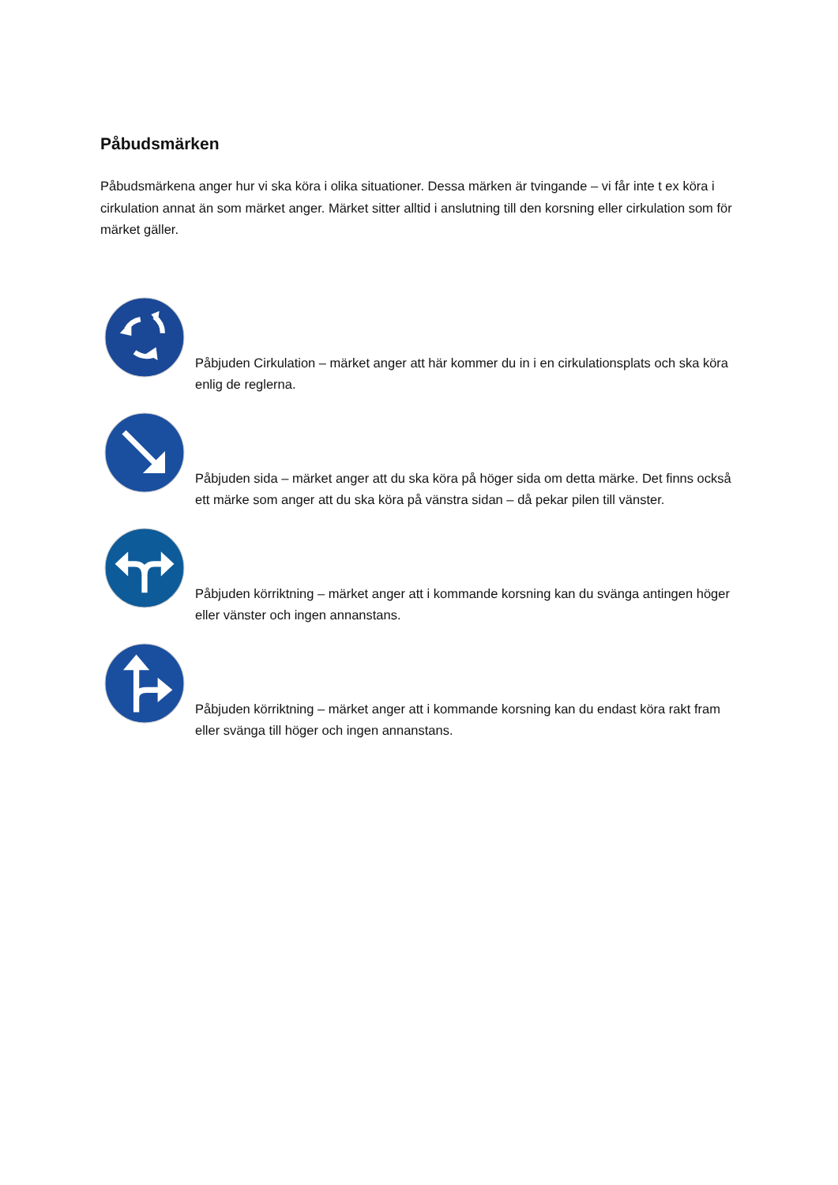Påbudsmärken
Påbudsmärkena anger hur vi ska köra i olika situationer. Dessa märken är tvingande – vi får inte t ex köra i cirkulation annat än som märket anger. Märket sitter alltid i anslutning till den korsning eller cirkulation som för märket gäller.
Påbjuden Cirkulation – märket anger att här kommer du in i en cirkulationsplats och ska köra enlig de reglerna.
Påbjuden sida – märket anger att du ska köra på höger sida om detta märke. Det finns också ett märke som anger att du ska köra på vänstra sidan – då pekar pilen till vänster.
Påbjuden körriktning – märket anger att i kommande korsning kan du svänga antingen höger eller vänster och ingen annanstans.
Påbjuden körriktning – märket anger att i kommande korsning kan du endast köra rakt fram eller svänga till höger och ingen annanstans.